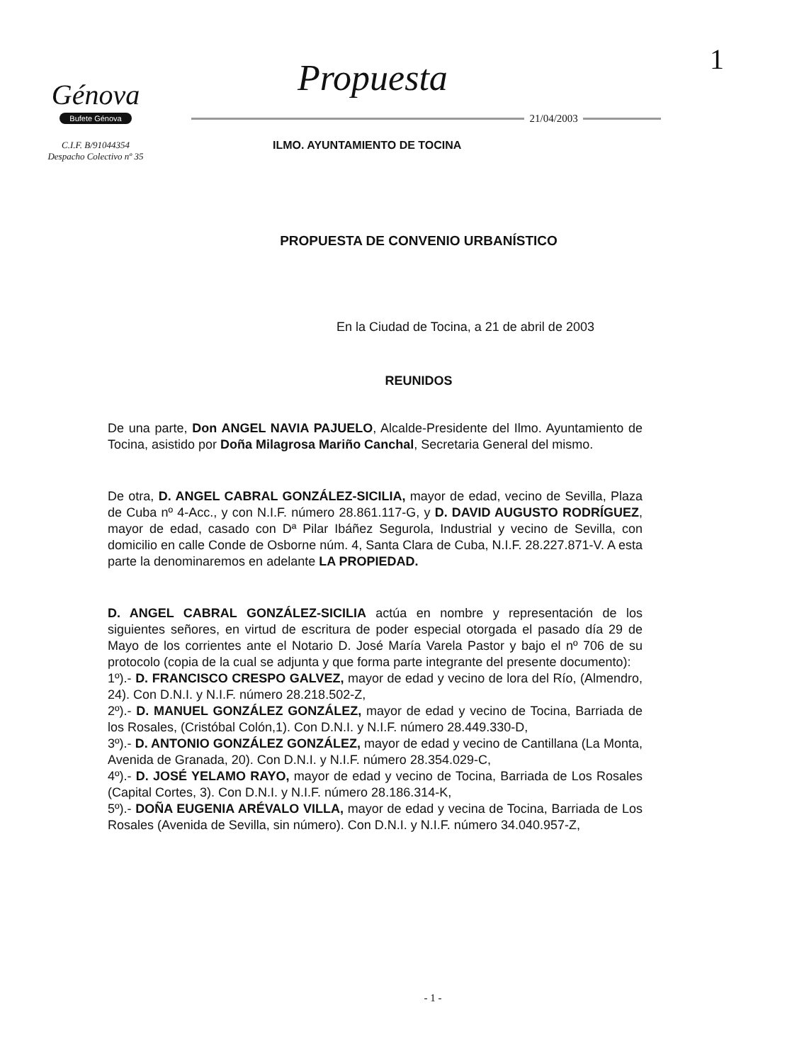1
Génova
Bufete Génova
C.I.F. B/91044354
Despacho Colectivo nº 35
Propuesta
21/04/2003
ILMO. AYUNTAMIENTO DE TOCINA
PROPUESTA DE CONVENIO URBANÍSTICO
En la Ciudad de Tocina, a 21 de abril de 2003
REUNIDOS
De una parte, Don ANGEL NAVIA PAJUELO, Alcalde-Presidente del Ilmo. Ayuntamiento de Tocina, asistido por Doña Milagrosa Mariño Canchal, Secretaria General del mismo.
De otra, D. ANGEL CABRAL GONZÁLEZ-SICILIA, mayor de edad, vecino de Sevilla, Plaza de Cuba nº 4-Acc., y con N.I.F. número 28.861.117-G, y D. DAVID AUGUSTO RODRÍGUEZ, mayor de edad, casado con Dª Pilar Ibáñez Segurola, Industrial y vecino de Sevilla, con domicilio en calle Conde de Osborne núm. 4, Santa Clara de Cuba, N.I.F. 28.227.871-V. A esta parte la denominaremos en adelante LA PROPIEDAD.
D. ANGEL CABRAL GONZÁLEZ-SICILIA actúa en nombre y representación de los siguientes señores, en virtud de escritura de poder especial otorgada el pasado día 29 de Mayo de los corrientes ante el Notario D. José María Varela Pastor y bajo el nº 706 de su protocolo (copia de la cual se adjunta y que forma parte integrante del presente documento):
1º).- D. FRANCISCO CRESPO GALVEZ, mayor de edad y vecino de lora del Río, (Almendro, 24). Con D.N.I. y N.I.F. número 28.218.502-Z,
2º).- D. MANUEL GONZÁLEZ GONZÁLEZ, mayor de edad y vecino de Tocina, Barriada de los Rosales, (Cristóbal Colón,1). Con D.N.I. y N.I.F. número 28.449.330-D,
3º).- D. ANTONIO GONZÁLEZ GONZÁLEZ, mayor de edad y vecino de Cantillana (La Monta, Avenida de Granada, 20). Con D.N.I. y N.I.F. número 28.354.029-C,
4º).- D. JOSÉ YELAMO RAYO, mayor de edad y vecino de Tocina, Barriada de Los Rosales (Capital Cortes, 3). Con D.N.I. y N.I.F. número 28.186.314-K,
5º).- DOÑA EUGENIA ARÉVALO VILLA, mayor de edad y vecina de Tocina, Barriada de Los Rosales (Avenida de Sevilla, sin número). Con D.N.I. y N.I.F. número 34.040.957-Z,
- 1 -